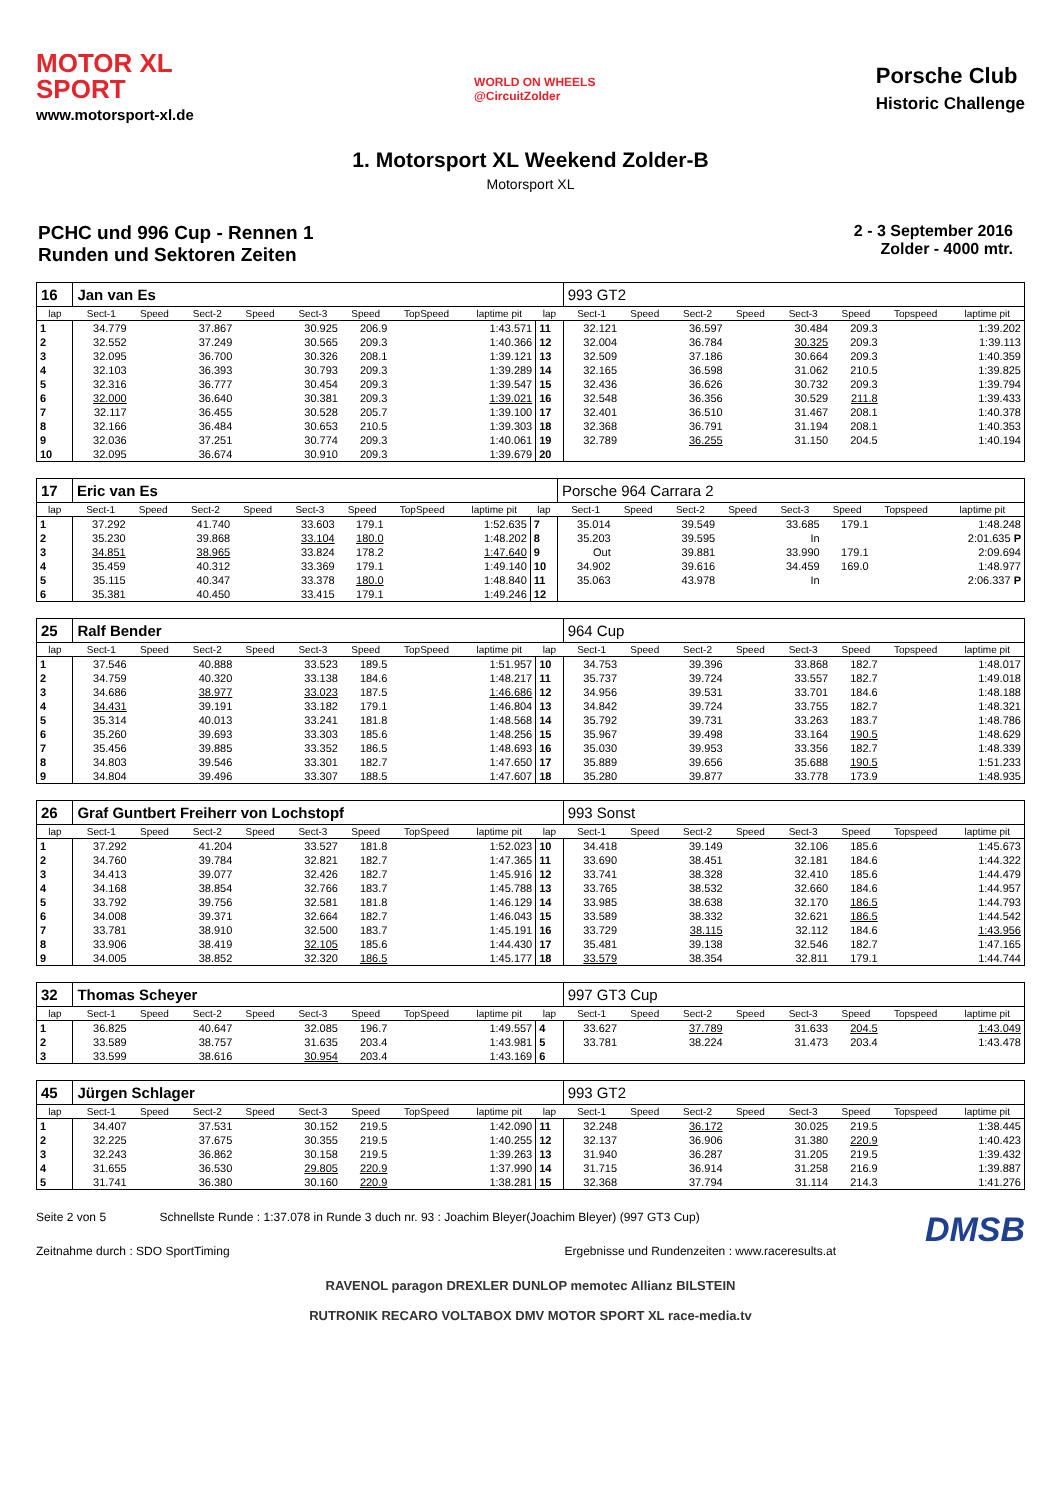MOTOR XL
SPORT
www.motorsport-xl.de
WORLD ON WHEELS
@CircuitZolder
Porsche Club
Historic Challenge
1. Motorsport XL Weekend Zolder-B
Motorsport XL
PCHC und 996 Cup - Rennen 1
Runden und Sektoren Zeiten
2 - 3 September 2016
Zolder - 4000 mtr.
| 16 | Jan van Es | | | | | | | | | 993 GT2 | | | | | | | |
| lap | Sect-1 | Speed | Sect-2 | Speed | Sect-3 | Speed | TopSpeed | laptime pit | lap | Sect-1 | Speed | Sect-2 | Speed | Sect-3 | Speed | Topspeed | laptime pit |
| 1 | 34.779 | | 37.867 | | 30.925 | 206.9 | | 1:43.571 | 11 | 32.121 | | 36.597 | | 30.484 | 209.3 | | 1:39.202 |
| 2 | 32.552 | | 37.249 | | 30.565 | 209.3 | | 1:40.366 | 12 | 32.004 | | 36.784 | | 30.325 | 209.3 | | 1:39.113 |
| 3 | 32.095 | | 36.700 | | 30.326 | 208.1 | | 1:39.121 | 13 | 32.509 | | 37.186 | | 30.664 | 209.3 | | 1:40.359 |
| 4 | 32.103 | | 36.393 | | 30.793 | 209.3 | | 1:39.289 | 14 | 32.165 | | 36.598 | | 31.062 | 210.5 | | 1:39.825 |
| 5 | 32.316 | | 36.777 | | 30.454 | 209.3 | | 1:39.547 | 15 | 32.436 | | 36.626 | | 30.732 | 209.3 | | 1:39.794 |
| 6 | 32.000 | | 36.640 | | 30.381 | 209.3 | | 1:39.021 | 16 | 32.548 | | 36.356 | | 30.529 | 211.8 | | 1:39.433 |
| 7 | 32.117 | | 36.455 | | 30.528 | 205.7 | | 1:39.100 | 17 | 32.401 | | 36.510 | | 31.467 | 208.1 | | 1:40.378 |
| 8 | 32.166 | | 36.484 | | 30.653 | 210.5 | | 1:39.303 | 18 | 32.368 | | 36.791 | | 31.194 | 208.1 | | 1:40.353 |
| 9 | 32.036 | | 37.251 | | 30.774 | 209.3 | | 1:40.061 | 19 | 32.789 | | 36.255 | | 31.150 | 204.5 | | 1:40.194 |
| 10 | 32.095 | | 36.674 | | 30.910 | 209.3 | | 1:39.679 | 20 | | | | | | | | |
| 17 | Eric van Es | | | | | | | | | Porsche 964 Carrara 2 | | | | | | | |
| lap | Sect-1 | Speed | Sect-2 | Speed | Sect-3 | Speed | TopSpeed | laptime pit | lap | Sect-1 | Speed | Sect-2 | Speed | Sect-3 | Speed | Topspeed | laptime pit |
| 1 | 37.292 | | 41.740 | | 33.603 | 179.1 | | 1:52.635 | 7 | 35.014 | | 39.549 | | 33.685 | 179.1 | | 1:48.248 |
| 2 | 35.230 | | 39.868 | | 33.104 | 180.0 | | 1:48.202 | 8 | 35.203 | | 39.595 | | In | | | 2:01.635 P |
| 3 | 34.851 | | 38.965 | | 33.824 | 178.2 | | 1:47.640 | 9 | Out | | 39.881 | | 33.990 | 179.1 | | 2:09.694 |
| 4 | 35.459 | | 40.312 | | 33.369 | 179.1 | | 1:49.140 | 10 | 34.902 | | 39.616 | | 34.459 | 169.0 | | 1:48.977 |
| 5 | 35.115 | | 40.347 | | 33.378 | 180.0 | | 1:48.840 | 11 | 35.063 | | 43.978 | | In | | | 2:06.337 P |
| 6 | 35.381 | | 40.450 | | 33.415 | 179.1 | | 1:49.246 | 12 | | | | | | | | |
| 25 | Ralf Bender | | | | | | | | | 964 Cup | | | | | | | |
| lap | Sect-1 | Speed | Sect-2 | Speed | Sect-3 | Speed | TopSpeed | laptime pit | lap | Sect-1 | Speed | Sect-2 | Speed | Sect-3 | Speed | Topspeed | laptime pit |
| 1 | 37.546 | | 40.888 | | 33.523 | 189.5 | | 1:51.957 | 10 | 34.753 | | 39.396 | | 33.868 | 182.7 | | 1:48.017 |
| 2 | 34.759 | | 40.320 | | 33.138 | 184.6 | | 1:48.217 | 11 | 35.737 | | 39.724 | | 33.557 | 182.7 | | 1:49.018 |
| 3 | 34.686 | | 38.977 | | 33.023 | 187.5 | | 1:46.686 | 12 | 34.956 | | 39.531 | | 33.701 | 184.6 | | 1:48.188 |
| 4 | 34.431 | | 39.191 | | 33.182 | 179.1 | | 1:46.804 | 13 | 34.842 | | 39.724 | | 33.755 | 182.7 | | 1:48.321 |
| 5 | 35.314 | | 40.013 | | 33.241 | 181.8 | | 1:48.568 | 14 | 35.792 | | 39.731 | | 33.263 | 183.7 | | 1:48.786 |
| 6 | 35.260 | | 39.693 | | 33.303 | 185.6 | | 1:48.256 | 15 | 35.967 | | 39.498 | | 33.164 | 190.5 | | 1:48.629 |
| 7 | 35.456 | | 39.885 | | 33.352 | 186.5 | | 1:48.693 | 16 | 35.030 | | 39.953 | | 33.356 | 182.7 | | 1:48.339 |
| 8 | 34.803 | | 39.546 | | 33.301 | 182.7 | | 1:47.650 | 17 | 35.889 | | 39.656 | | 35.688 | 190.5 | | 1:51.233 |
| 9 | 34.804 | | 39.496 | | 33.307 | 188.5 | | 1:47.607 | 18 | 35.280 | | 39.877 | | 33.778 | 173.9 | | 1:48.935 |
| 26 | Graf Guntbert Freiherr von Lochstopf | | | | | | | | | 993 Sonst | | | | | | | |
| lap | Sect-1 | Speed | Sect-2 | Speed | Sect-3 | Speed | TopSpeed | laptime pit | lap | Sect-1 | Speed | Sect-2 | Speed | Sect-3 | Speed | Topspeed | laptime pit |
| 1 | 37.292 | | 41.204 | | 33.527 | 181.8 | | 1:52.023 | 10 | 34.418 | | 39.149 | | 32.106 | 185.6 | | 1:45.673 |
| 2 | 34.760 | | 39.784 | | 32.821 | 182.7 | | 1:47.365 | 11 | 33.690 | | 38.451 | | 32.181 | 184.6 | | 1:44.322 |
| 3 | 34.413 | | 39.077 | | 32.426 | 182.7 | | 1:45.916 | 12 | 33.741 | | 38.328 | | 32.410 | 185.6 | | 1:44.479 |
| 4 | 34.168 | | 38.854 | | 32.766 | 183.7 | | 1:45.788 | 13 | 33.765 | | 38.532 | | 32.660 | 184.6 | | 1:44.957 |
| 5 | 33.792 | | 39.756 | | 32.581 | 181.8 | | 1:46.129 | 14 | 33.985 | | 38.638 | | 32.170 | 186.5 | | 1:44.793 |
| 6 | 34.008 | | 39.371 | | 32.664 | 182.7 | | 1:46.043 | 15 | 33.589 | | 38.332 | | 32.621 | 186.5 | | 1:44.542 |
| 7 | 33.781 | | 38.910 | | 32.500 | 183.7 | | 1:45.191 | 16 | 33.729 | | 38.115 | | 32.112 | 184.6 | | 1:43.956 |
| 8 | 33.906 | | 38.419 | | 32.105 | 185.6 | | 1:44.430 | 17 | 35.481 | | 39.138 | | 32.546 | 182.7 | | 1:47.165 |
| 9 | 34.005 | | 38.852 | | 32.320 | 186.5 | | 1:45.177 | 18 | 33.579 | | 38.354 | | 32.811 | 179.1 | | 1:44.744 |
| 32 | Thomas Scheyer | | | | | | | | | 997 GT3 Cup | | | | | | | |
| lap | Sect-1 | Speed | Sect-2 | Speed | Sect-3 | Speed | TopSpeed | laptime pit | lap | Sect-1 | Speed | Sect-2 | Speed | Sect-3 | Speed | Topspeed | laptime pit |
| 1 | 36.825 | | 40.647 | | 32.085 | 196.7 | | 1:49.557 | 4 | 33.627 | | 37.789 | | 31.633 | 204.5 | | 1:43.049 |
| 2 | 33.589 | | 38.757 | | 31.635 | 203.4 | | 1:43.981 | 5 | 33.781 | | 38.224 | | 31.473 | 203.4 | | 1:43.478 |
| 3 | 33.599 | | 38.616 | | 30.954 | 203.4 | | 1:43.169 | 6 | | | | | | | | |
| 45 | Jürgen Schlager | | | | | | | | | 993 GT2 | | | | | | | |
| lap | Sect-1 | Speed | Sect-2 | Speed | Sect-3 | Speed | TopSpeed | laptime pit | lap | Sect-1 | Speed | Sect-2 | Speed | Sect-3 | Speed | Topspeed | laptime pit |
| 1 | 34.407 | | 37.531 | | 30.152 | 219.5 | | 1:42.090 | 11 | 32.248 | | 36.172 | | 30.025 | 219.5 | | 1:38.445 |
| 2 | 32.225 | | 37.675 | | 30.355 | 219.5 | | 1:40.255 | 12 | 32.137 | | 36.906 | | 31.380 | 220.9 | | 1:40.423 |
| 3 | 32.243 | | 36.862 | | 30.158 | 219.5 | | 1:39.263 | 13 | 31.940 | | 36.287 | | 31.205 | 219.5 | | 1:39.432 |
| 4 | 31.655 | | 36.530 | | 29.805 | 220.9 | | 1:37.990 | 14 | 31.715 | | 36.914 | | 31.258 | 216.9 | | 1:39.887 |
| 5 | 31.741 | | 36.380 | | 30.160 | 220.9 | | 1:38.281 | 15 | 32.368 | | 37.794 | | 31.114 | 214.3 | | 1:41.276 |
DMSB Seite 2 von 5 Schnellste Runde : 1:37.078 in Runde 3 duch nr. 93 : Joachim Bleyer(Joachim Bleyer) (997 GT3 Cup)
Zeitnahme durch : SDO SportTiming Ergebnisse und Rundenzeiten : www.raceresults.at
RAVENOL paragon DREXLER DUNLOP memotec Allianz BILSTEIN
RUTRONIK RECARO VOLTABOX DMV MOTOR SPORT XL race-media.tv